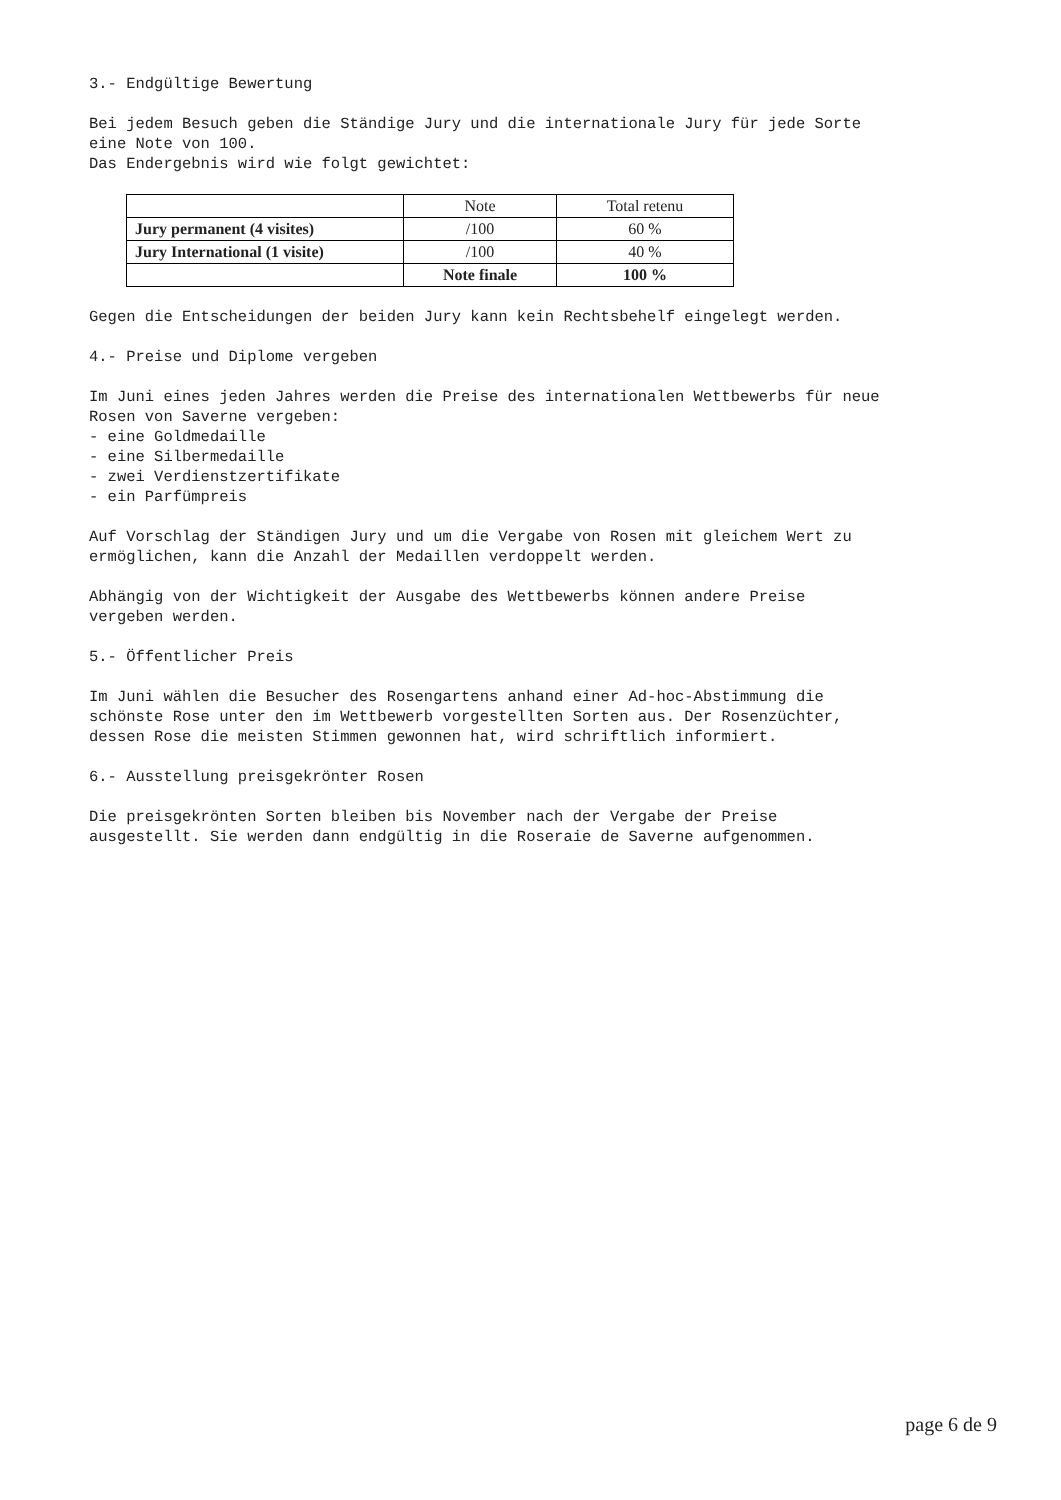3.- Endgültige Bewertung
Bei jedem Besuch geben die Ständige Jury und die internationale Jury für jede Sorte eine Note von 100. Das Endergebnis wird wie folgt gewichtet:
| | Note | Total retenu |
| Jury permanent (4 visites) | /100 | 60 % |
| Jury International (1 visite) | /100 | 40 % |
| | Note finale | 100 % |
Gegen die Entscheidungen der beiden Jury kann kein Rechtsbehelf eingelegt werden.
4.- Preise und Diplome vergeben
Im Juni eines jeden Jahres werden die Preise des internationalen Wettbewerbs für neue Rosen von Saverne vergeben: - eine Goldmedaille - eine Silbermedaille - zwei Verdienstzertifikate - ein Parfümpreis
Auf Vorschlag der Ständigen Jury und um die Vergabe von Rosen mit gleichem Wert zu ermöglichen, kann die Anzahl der Medaillen verdoppelt werden.
Abhängig von der Wichtigkeit der Ausgabe des Wettbewerbs können andere Preise vergeben werden.
5.- Öffentlicher Preis
Im Juni wählen die Besucher des Rosengartens anhand einer Ad-hoc-Abstimmung die schönste Rose unter den im Wettbewerb vorgestellten Sorten aus. Der Rosenzüchter, dessen Rose die meisten Stimmen gewonnen hat, wird schriftlich informiert.
6.- Ausstellung preisgekrönter Rosen
Die preisgekrönten Sorten bleiben bis November nach der Vergabe der Preise ausgestellt. Sie werden dann endgültig in die Roseraie de Saverne aufgenommen.
page 6 de 9